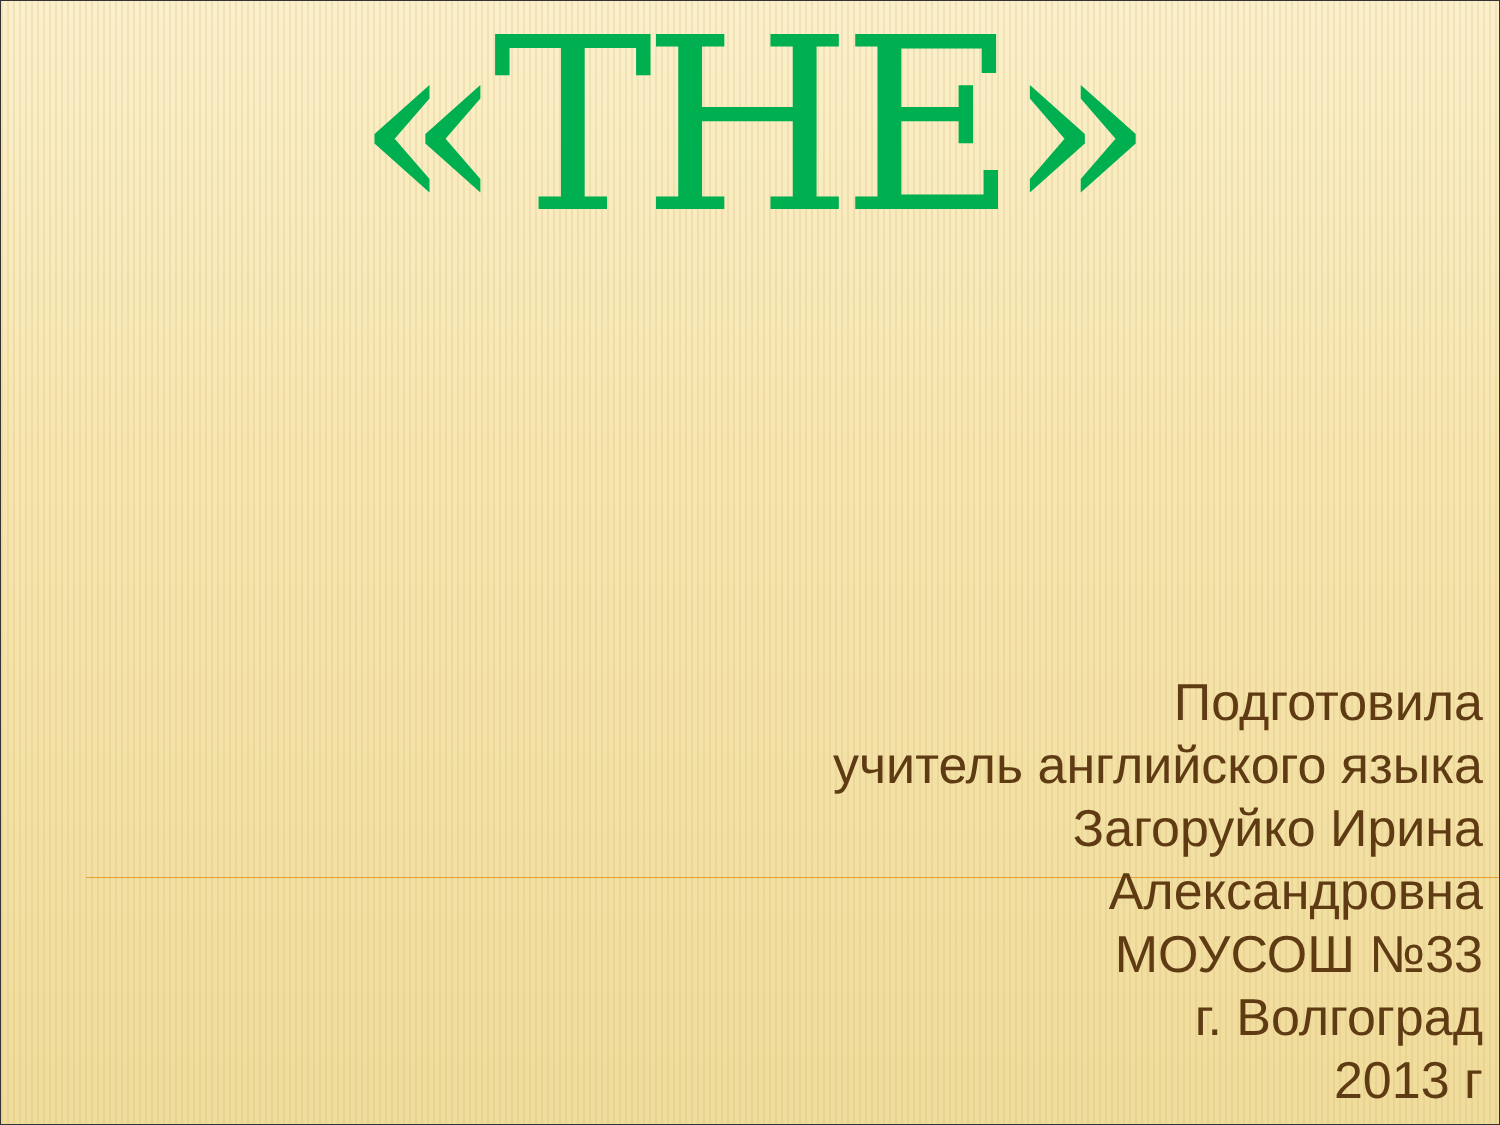«THE»
Подготовила
учитель английского языка
Загоруйко Ирина
Александровна
МОУСОШ №33
г. Волгоград
2013 г